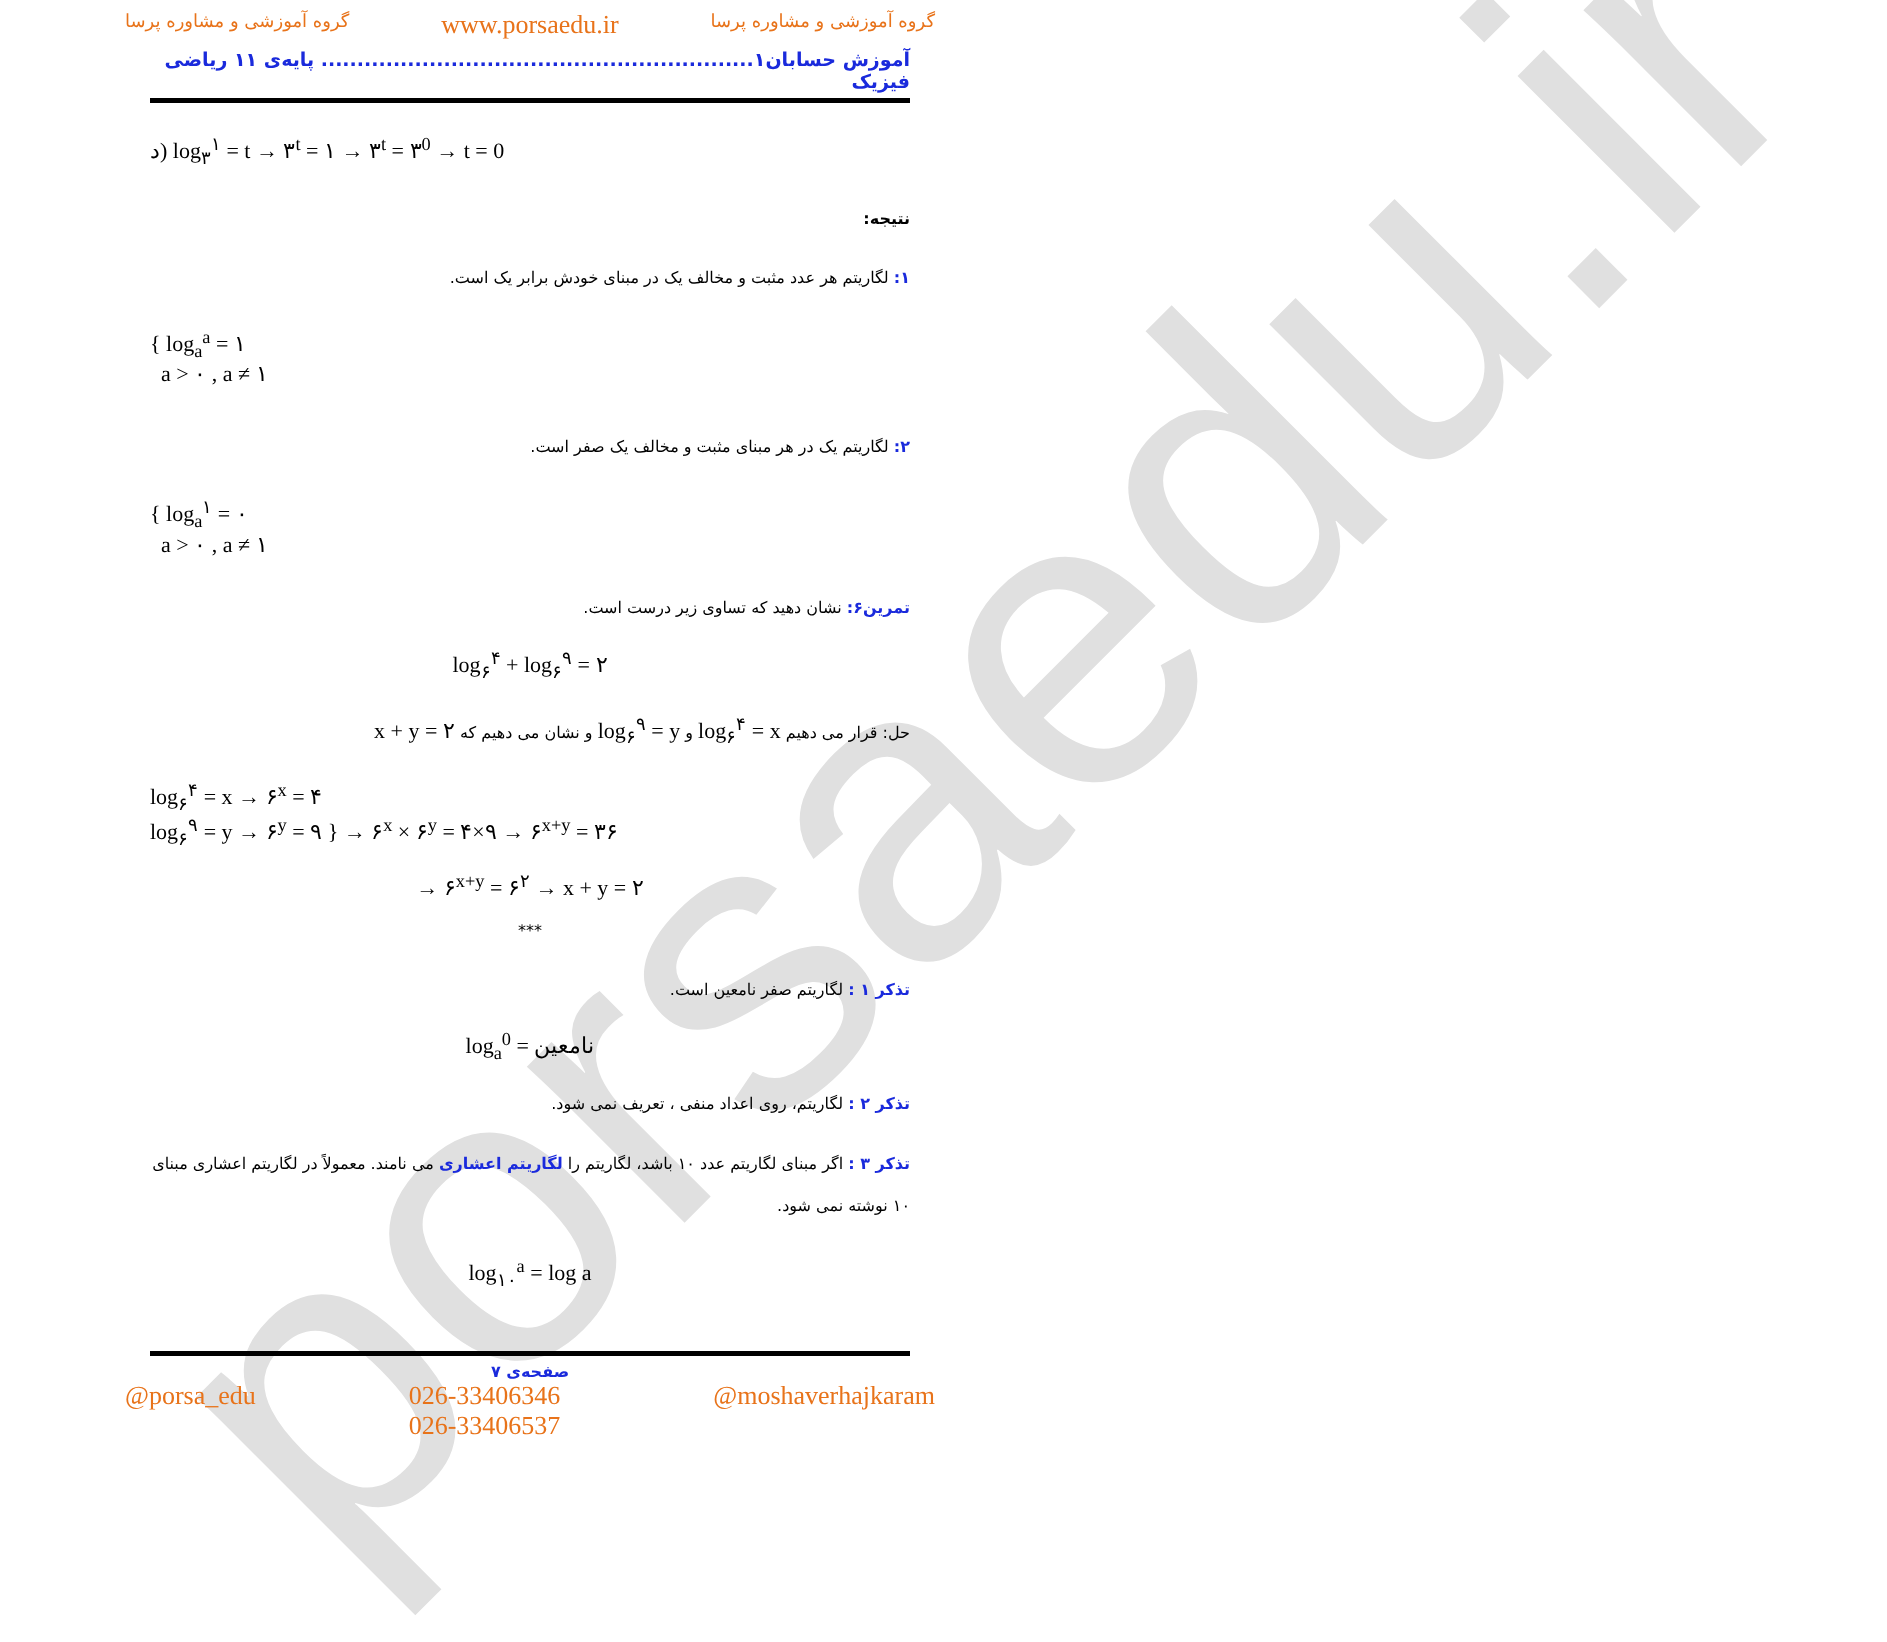porsaedu.ir
گروه آموزشی و مشاوره پرسا www.porsaedu.ir گروه آموزشی و مشاوره پرسا
آموزش حسابان۱............................................................ پایه‌ی ۱۱ ریاضی فیزیک
د) log<sub>۳</sub><sup>۱</sup> = t → ۳<sup>t</sup> = ۱ → ۳<sup>t</sup> = ۳<sup>0</sup> → t = 0
نتیجه:
۱: لگاریتم هر عدد مثبت و مخالف یک در مبنای خودش برابر یک است.
{ log<sub>a</sub><sup>a</sup> = ۱
a > ۰ , a ≠ ۱
۲: لگاریتم یک در هر مبنای مثبت و مخالف یک صفر است.
{ log<sub>a</sub><sup>۱</sup> = ۰
a > ۰ , a ≠ ۱
تمرین۶: نشان دهید که تساوی زیر درست است.
log<sub>۶</sub><sup>۴</sup> + log<sub>۶</sub><sup>۹</sup> = ۲
حل: قرار می دهیم log<sub>۶</sub><sup>۴</sup> = x و log<sub>۶</sub><sup>۹</sup> = y و نشان می دهیم که x + y = ۲
log<sub>۶</sub><sup>۴</sup> = x → ۶<sup>x</sup> = ۴
log<sub>۶</sub><sup>۹</sup> = y → ۶<sup>y</sup> = ۹ } → ۶<sup>x</sup> × ۶<sup>y</sup> = ۴×۹ → ۶<sup>x+y</sup> = ۳۶
→ ۶<sup>x+y</sup> = ۶<sup>۲</sup> → x + y = ۲
***
تذکر ۱ : لگاریتم صفر نامعین است.
log<sub>a</sub><sup>0</sup> = نامعین
تذکر ۲ : لگاریتم، روی اعداد منفی ، تعریف نمی شود.
تذکر ۳ : اگر مبنای لگاریتم عدد ۱۰ باشد، لگاریتم را لگاریتم اعشاری می نامند. معمولاً در لگاریتم اعشاری مبنای ۱۰ نوشته نمی شود.
log<sub>۱۰</sub><sup>a</sup> = log a
صفحه‌ی ۷
@porsa_edu 026-33406346
026-33406537 @moshaverhajkaram